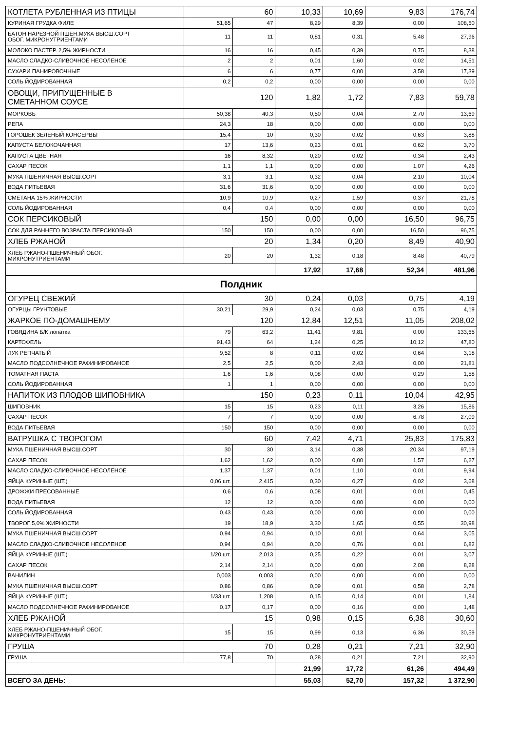| КОТЛЕТА РУБЛЕННАЯ ИЗ ПТИЦЫ | 60 | | 10,33 | 10,69 | 9,83 | 176,74 |
| КУРИНАЯ ГРУДКА ФИЛЕ | 51,65 | 47 | 8,29 | 8,39 | 0,00 | 108,50 |
| БАТОН НАРЕЗНОЙ ПШЕН.МУКА ВЫСШ.СОРТ ОБОГ. МИКРОНУТРИЕНТАМИ | 11 | 11 | 0,81 | 0,31 | 5,48 | 27,96 |
| МОЛОКО ПАСТЕР. 2,5% ЖИРНОСТИ | 16 | 16 | 0,45 | 0,39 | 0,75 | 8,38 |
| МАСЛО СЛАДКО-СЛИВОЧНОЕ НЕСОЛЕНОЕ | 2 | 2 | 0,01 | 1,60 | 0,02 | 14,51 |
| СУХАРИ ПАНИРОВОЧНЫЕ | 6 | 6 | 0,77 | 0,00 | 3,58 | 17,39 |
| СОЛЬ ЙОДИРОВАННАЯ | 0,2 | 0,2 | 0,00 | 0,00 | 0,00 | 0,00 |
| ОВОЩИ, ПРИПУЩЕННЫЕ В СМЕТАННОМ СОУСЕ | 120 | | 1,82 | 1,72 | 7,83 | 59,78 |
| МОРКОВЬ | 50,38 | 40,3 | 0,50 | 0,04 | 2,70 | 13,69 |
| РЕПА | 24,3 | 18 | 0,00 | 0,00 | 0,00 | 0,00 |
| ГОРОШЕК ЗЕЛЕНЫЙ КОНСЕРВЫ | 15,4 | 10 | 0,30 | 0,02 | 0,63 | 3,88 |
| КАПУСТА БЕЛОКОЧАННАЯ | 17 | 13,6 | 0,23 | 0,01 | 0,62 | 3,70 |
| КАПУСТА ЦВЕТНАЯ | 16 | 8,32 | 0,20 | 0,02 | 0,34 | 2,43 |
| САХАР ПЕСОК | 1,1 | 1,1 | 0,00 | 0,00 | 1,07 | 4,26 |
| МУКА ПШЕНИЧНАЯ ВЫСШ.СОРТ | 3,1 | 3,1 | 0,32 | 0,04 | 2,10 | 10,04 |
| ВОДА ПИТЬЕВАЯ | 31,6 | 31,6 | 0,00 | 0,00 | 0,00 | 0,00 |
| СМЕТАНА 15% ЖИРНОСТИ | 10,9 | 10,9 | 0,27 | 1,59 | 0,37 | 21,78 |
| СОЛЬ ЙОДИРОВАННАЯ | 0,4 | 0,4 | 0,00 | 0,00 | 0,00 | 0,00 |
| СОК ПЕРСИКОВЫЙ | 150 | | 0,00 | 0,00 | 16,50 | 96,75 |
| СОК ДЛЯ РАННЕГО ВОЗРАСТА ПЕРСИКОВЫЙ | 150 | 150 | 0,00 | 0,00 | 16,50 | 96,75 |
| ХЛЕБ РЖАНОЙ | 20 | | 1,34 | 0,20 | 8,49 | 40,90 |
| ХЛЕБ РЖАНО-ПШЕНИЧНЫЙ ОБОГ. МИКРОНУТРИЕНТАМИ | 20 | 20 | 1,32 | 0,18 | 8,48 | 40,79 |
| | | | 17,92 | 17,68 | 52,34 | 481,96 |
| Полдник | | | | | | |
| ОГУРЕЦ СВЕЖИЙ | 30 | | 0,24 | 0,03 | 0,75 | 4,19 |
| ОГУРЦЫ ГРУНТОВЫЕ | 30,21 | 29,9 | 0,24 | 0,03 | 0,75 | 4,19 |
| ЖАРКОЕ ПО-ДОМАШНЕМУ | 120 | | 12,84 | 12,51 | 11,05 | 208,02 |
| ГОВЯДИНА Б/К лопатка | 79 | 63,2 | 11,41 | 9,81 | 0,00 | 133,65 |
| КАРТОФЕЛЬ | 91,43 | 64 | 1,24 | 0,25 | 10,12 | 47,80 |
| ЛУК РЕПЧАТЫЙ | 9,52 | 8 | 0,11 | 0,02 | 0,64 | 3,18 |
| МАСЛО ПОДСОЛНЕЧНОЕ РАФИНИРОВАНОЕ | 2,5 | 2,5 | 0,00 | 2,43 | 0,00 | 21,81 |
| ТОМАТНАЯ ПАСТА | 1,6 | 1,6 | 0,08 | 0,00 | 0,29 | 1,58 |
| СОЛЬ ЙОДИРОВАННАЯ | 1 | 1 | 0,00 | 0,00 | 0,00 | 0,00 |
| НАПИТОК ИЗ ПЛОДОВ ШИПОВНИКА | 150 | | 0,23 | 0,11 | 10,04 | 42,95 |
| ШИПОВНИК | 15 | 15 | 0,23 | 0,11 | 3,26 | 15,86 |
| САХАР ПЕСОК | 7 | 7 | 0,00 | 0,00 | 6,78 | 27,09 |
| ВОДА ПИТЬЕВАЯ | 150 | 150 | 0,00 | 0,00 | 0,00 | 0,00 |
| ВАТРУШКА С ТВОРОГОМ | 60 | | 7,42 | 4,71 | 25,83 | 175,83 |
| МУКА ПШЕНИЧНАЯ ВЫСШ.СОРТ | 30 | 30 | 3,14 | 0,38 | 20,34 | 97,19 |
| САХАР ПЕСОК | 1,62 | 1,62 | 0,00 | 0,00 | 1,57 | 6,27 |
| МАСЛО СЛАДКО-СЛИВОЧНОЕ НЕСОЛЕНОЕ | 1,37 | 1,37 | 0,01 | 1,10 | 0,01 | 9,94 |
| ЯЙЦА КУРИНЫЕ (ШТ.) | 0,06 шт. | 2,415 | 0,30 | 0,27 | 0,02 | 3,68 |
| ДРОЖЖИ ПРЕСОВАННЫЕ | 0,6 | 0,6 | 0,08 | 0,01 | 0,01 | 0,45 |
| ВОДА ПИТЬЕВАЯ | 12 | 12 | 0,00 | 0,00 | 0,00 | 0,00 |
| СОЛЬ ЙОДИРОВАННАЯ | 0,43 | 0,43 | 0,00 | 0,00 | 0,00 | 0,00 |
| ТВОРОГ 5,0% ЖИРНОСТИ | 19 | 18,9 | 3,30 | 1,65 | 0,55 | 30,98 |
| МУКА ПШЕНИЧНАЯ ВЫСШ.СОРТ | 0,94 | 0,94 | 0,10 | 0,01 | 0,64 | 3,05 |
| МАСЛО СЛАДКО-СЛИВОЧНОЕ НЕСОЛЕНОЕ | 0,94 | 0,94 | 0,00 | 0,76 | 0,01 | 6,82 |
| ЯЙЦА КУРИНЫЕ (ШТ.) | 1/20 шт. | 2,013 | 0,25 | 0,22 | 0,01 | 3,07 |
| САХАР ПЕСОК | 2,14 | 2,14 | 0,00 | 0,00 | 2,08 | 8,28 |
| ВАНИЛИН | 0,003 | 0,003 | 0,00 | 0,00 | 0,00 | 0,00 |
| МУКА ПШЕНИЧНАЯ ВЫСШ.СОРТ | 0,86 | 0,86 | 0,09 | 0,01 | 0,58 | 2,78 |
| ЯЙЦА КУРИНЫЕ (ШТ.) | 1/33 шт. | 1,208 | 0,15 | 0,14 | 0,01 | 1,84 |
| МАСЛО ПОДСОЛНЕЧНОЕ РАФИНИРОВАНОЕ | 0,17 | 0,17 | 0,00 | 0,16 | 0,00 | 1,48 |
| ХЛЕБ РЖАНОЙ | 15 | | 0,98 | 0,15 | 6,38 | 30,60 |
| ХЛЕБ РЖАНО-ПШЕНИЧНЫЙ ОБОГ. МИКРОНУТРИЕНТАМИ | 15 | 15 | 0,99 | 0,13 | 6,36 | 30,59 |
| ГРУША | 70 | | 0,28 | 0,21 | 7,21 | 32,90 |
| ГРУША | 77,8 | 70 | 0,28 | 0,21 | 7,21 | 32,90 |
| | | | 21,99 | 17,72 | 61,26 | 494,49 |
| ВСЕГО ЗА ДЕНЬ: | | | 55,03 | 52,70 | 157,32 | 1 372,90 |